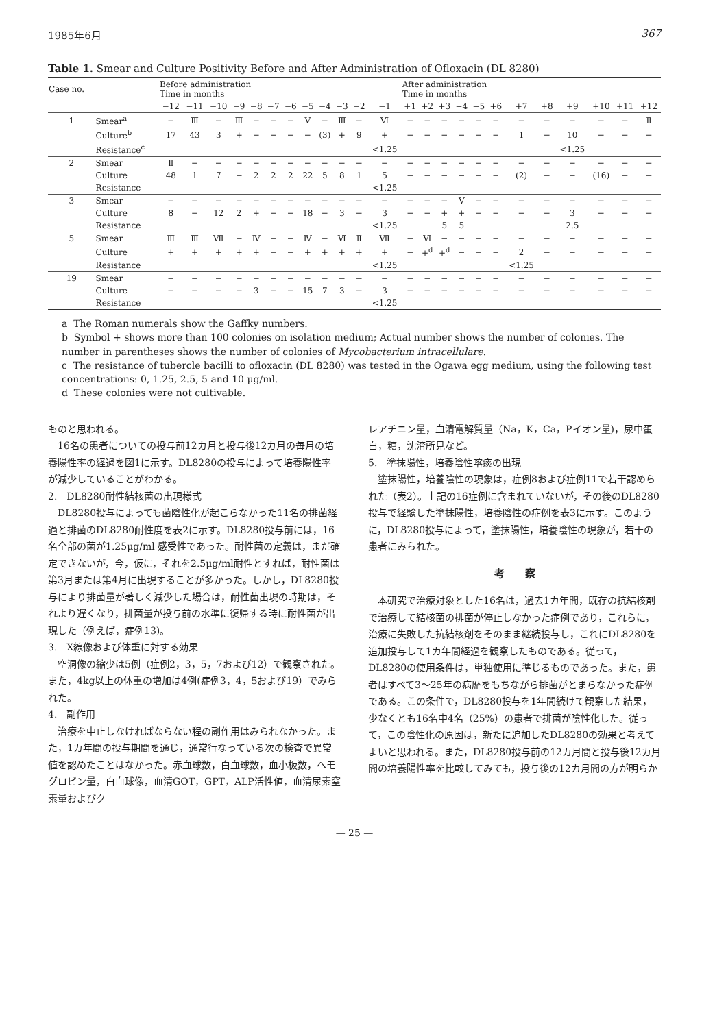1985年6月 367
Table 1. Smear and Culture Positivity Before and After Administration of Ofloxacin (DL 8280)
| Case no. | | Before administration Time in months | | | | | | | | | | | | After administration Time in months | | | | | | | | | | | |
| --- | --- | --- | --- | --- | --- | --- | --- | --- | --- | --- | --- | --- | --- | --- | --- | --- | --- | --- | --- | --- | --- | --- | --- | --- | --- |
| | | −12 | −11 | −10 | −9 | −8 | −7 | −6 | −5 | −4 | −3 | −2 | −1 | +1 | +2 | +3 | +4 | +5 | +6 | +7 | +8 | +9 | +10 | +11 | +12 |
| 1 | Smear<sup>a</sup> | − | Ⅲ | − | Ⅲ | − | − | − | Ⅴ | − | Ⅲ | − | Ⅵ | − | − | − | − | − | − | − | − | − | − | − | Ⅱ |
| | Culture<sup>b</sup> | 17 | 43 | 3 | + | − | − | − | − | (3) | + | 9 | + | − | − | − | − | − | − | 1 | − | 10 | − | − | − |
| | Resistance<sup>c</sup> | | | | | | | | | | | | <1.25 | | | | | | | | | <1.25 | | | |
| 2 | Smear | Ⅱ | − | − | − | − | − | − | − | − | − | − | − | − | − | − | − | − | − | − | − | − | − | − | − |
| | Culture | 48 | 1 | 7 | − | 2 | 2 | 2 | 22 | 5 | 8 | 1 | 5 | − | − | − | − | − | − | (2) | − | − | (16) | − | − |
| | Resistance | | | | | | | | | | | | <1.25 | | | | | | | | | | | | |
| 3 | Smear | − | − | − | − | − | − | − | − | − | − | − | − | − | − | − | Ⅴ | − | − | − | − | − | − | − | − |
| | Culture | 8 | − | 12 | 2 | + | − | − | 18 | − | 3 | − | 3 | − | − | + | + | − | − | − | − | 3 | − | − | − |
| | Resistance | | | | | | | | | | | | <1.25 | | | 5 | 5 | | | | | 2.5 | | | |
| 5 | Smear | Ⅲ | Ⅲ | Ⅶ | − | Ⅳ | − | − | Ⅳ | − | Ⅵ | Ⅱ | Ⅶ | − | Ⅵ | − | − | − | − | − | − | − | − | − | − |
| | Culture | + | + | + | + | + | − | − | + | + | + | + | + | − | +<sup>d</sup> | +<sup>d</sup> | − | − | − | 2 | − | − | − | − | − |
| | Resistance | | | | | | | | | | | | <1.25 | | | | | | | <1.25 | | | | | |
| 19 | Smear | − | − | − | − | − | − | − | − | − | − | − | − | − | − | − | − | − | − | − | − | − | − | − | − |
| | Culture | − | − | − | − | 3 | − | − | 15 | 7 | 3 | − | 3 | − | − | − | − | − | − | − | − | − | − | − | − |
| | Resistance | | | | | | | | | | | | <1.25 | | | | | | | | | | | | |
a The Roman numerals show the Gaffky numbers.
b Symbol + shows more than 100 colonies on isolation medium; Actual number shows the number of colonies. The number in parentheses shows the number of colonies of Mycobacterium intracellulare.
c The resistance of tubercle bacilli to ofloxacin (DL 8280) was tested in the Ogawa egg medium, using the following test concentrations: 0, 1.25, 2.5, 5 and 10 μg/ml.
d These colonies were not cultivable.
ものと思われる。
　16名の患者についての投与前12カ月と投与後12カ月の毎月の培養陽性率の経過を図1に示す。DL8280の投与によって培養陽性率が減少していることがわかる。
2.　DL8280耐性結核菌の出現様式
　DL8280投与によっても菌陰性化が起こらなかった11名の排菌経過と排菌のDL8280耐性度を表2に示す。DL8280投与前には，16名全部の菌が1.25μg/ml 感受性であった。耐性菌の定義は，まだ確定できないが，今，仮に，それを2.5μg/ml耐性とすれば，耐性菌は第3月または第4月に出現することが多かった。しかし，DL8280投与により排菌量が著しく減少した場合は，耐性菌出現の時期は，それより遅くなり，排菌量が投与前の水準に復帰する時に耐性菌が出現した（例えば，症例13)。
3.　X線像および体重に対する効果
　空洞像の縮少は5例（症例2，3，5，7および12）で観察された。また，4kg以上の体重の増加は4例(症例3，4，5および19）でみられた。
4.　副作用
　治療を中止しなければならない程の副作用はみられなかった。また，1カ年間の投与期間を通じ，通常行なっている次の検査で異常値を認めたことはなかった。赤血球数，白血球数，血小板数，ヘモグロビン量，白血球像，血清GOT，GPT，ALP活性値，血清尿素窒素量およびク
レアチニン量，血清電解質量（Na，K，Ca，Pイオン量)，尿中蛋白，糖，沈渣所見など。
5.　塗抹陽性，培養陰性喀痰の出現
　塗抹陽性，培養陰性の現象は，症例8および症例11で若干認められた（表2）。上記の16症例に含まれていないが，その後のDL8280投与で経験した塗抹陽性，培養陰性の症例を表3に示す。このように，DL8280投与によって，塗抹陽性，培養陰性の現象が，若干の患者にみられた。
考　　察
　本研究で治療対象とした16名は，過去1カ年間，既存の抗結核剤で治療して結核菌の排菌が停止しなかった症例であり，これらに，治療に失敗した抗結核剤をそのまま継続投与し，これにDL8280を追加投与して1カ年間経過を観察したものである。従って，DL8280の使用条件は，単独使用に準じるものであった。また，患者はすべて3～25年の病歴をもちながら排菌がとまらなかった症例である。この条件で，DL8280投与を1年間続けて観察した結果，少なくとも16名中4名（25%）の患者で排菌が陰性化した。従って，この陰性化の原因は，新たに追加したDL8280の効果と考えてよいと思われる。また，DL8280投与前の12カ月間と投与後12カ月間の培養陽性率を比較してみても，投与後の12カ月間の方が明らか
— 25 —